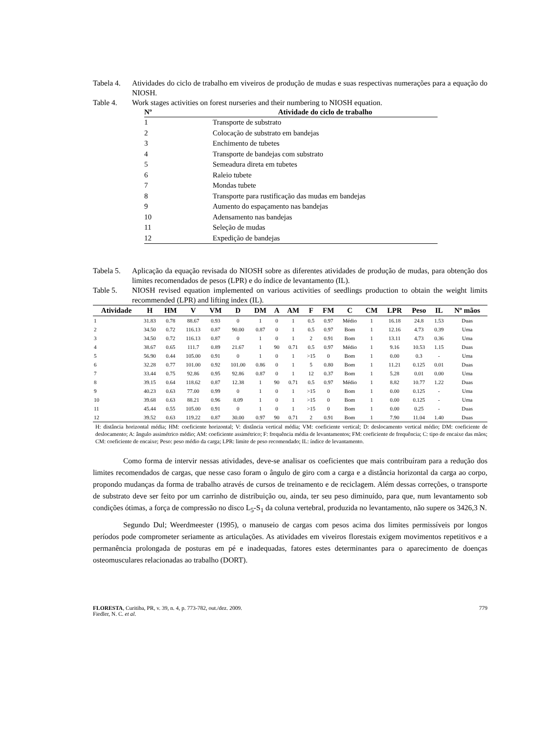Tabela 4. Atividades do ciclo de trabalho em viveiros de produção de mudas e suas respectivas numerações para a equação do NIOSH.
Table 4. Work stages activities on forest nurseries and their numbering to NIOSH equation.
| Nº | Atividade do ciclo de trabalho |
| --- | --- |
| 1 | Transporte de substrato |
| 2 | Colocação de substrato em bandejas |
| 3 | Enchimento de tubetes |
| 4 | Transporte de bandejas com substrato |
| 5 | Semeadura direta em tubetes |
| 6 | Raleio tubete |
| 7 | Mondas tubete |
| 8 | Transporte para rustificação das mudas em bandejas |
| 9 | Aumento do espaçamento nas bandejas |
| 10 | Adensamento nas bandejas |
| 11 | Seleção de mudas |
| 12 | Expedição de bandejas |
Tabela 5. Aplicação da equação revisada do NIOSH sobre as diferentes atividades de produção de mudas, para obtenção dos limites recomendados de pesos (LPR) e do índice de levantamento (IL).
Table 5. NIOSH revised equation implemented on various activities of seedlings production to obtain the weight limits recommended (LPR) and lifting index (IL).
| Atividade | H | HM | V | VM | D | DM | A | AM | F | FM | C | CM | LPR | Peso | IL | Nº mãos |
| --- | --- | --- | --- | --- | --- | --- | --- | --- | --- | --- | --- | --- | --- | --- | --- | --- |
| 1 | 31.83 | 0.78 | 88.67 | 0.93 | 0 | 1 | 0 | 1 | 0.5 | 0.97 | Médio | 1 | 16.18 | 24.8 | 1.53 | Duas |
| 2 | 34.50 | 0.72 | 116.13 | 0.87 | 90.00 | 0.87 | 0 | 1 | 0.5 | 0.97 | Bom | 1 | 12.16 | 4.73 | 0.39 | Uma |
| 3 | 34.50 | 0.72 | 116.13 | 0.87 | 0 | 1 | 0 | 1 | 2 | 0.91 | Bom | 1 | 13.11 | 4.73 | 0.36 | Uma |
| 4 | 38.67 | 0.65 | 111.7 | 0.89 | 21.67 | 1 | 90 | 0.71 | 0.5 | 0.97 | Médio | 1 | 9.16 | 10.53 | 1.15 | Duas |
| 5 | 56.90 | 0.44 | 105.00 | 0.91 | 0 | 1 | 0 | 1 | >15 | 0 | Bom | 1 | 0.00 | 0.3 | - | Uma |
| 6 | 32.28 | 0.77 | 101.00 | 0.92 | 101.00 | 0.86 | 0 | 1 | 5 | 0.80 | Bom | 1 | 11.21 | 0.125 | 0.01 | Duas |
| 7 | 33.44 | 0.75 | 92.86 | 0.95 | 92.86 | 0.87 | 0 | 1 | 12 | 0.37 | Bom | 1 | 5.28 | 0.01 | 0.00 | Uma |
| 8 | 39.15 | 0.64 | 118.62 | 0.87 | 12.38 | 1 | 90 | 0.71 | 0.5 | 0.97 | Médio | 1 | 8.82 | 10.77 | 1.22 | Duas |
| 9 | 40.23 | 0.63 | 77.00 | 0.99 | 0 | 1 | 0 | 1 | >15 | 0 | Bom | 1 | 0.00 | 0.125 | - | Uma |
| 10 | 39.68 | 0.63 | 88.21 | 0.96 | 8.09 | 1 | 0 | 1 | >15 | 0 | Bom | 1 | 0.00 | 0.125 | - | Uma |
| 11 | 45.44 | 0.55 | 105.00 | 0.91 | 0 | 1 | 0 | 1 | >15 | 0 | Bom | 1 | 0.00 | 0.25 | - | Duas |
| 12 | 39.52 | 0.63 | 119.22 | 0.87 | 30.00 | 0.97 | 90 | 0.71 | 2 | 0.91 | Bom | 1 | 7.90 | 11.04 | 1.40 | Duas |
H: distância horizontal média; HM: coeficiente horizontal; V: distância vertical média; VM: coeficiente vertical; D: deslocamento vertical médio; DM: coeficiente de deslocamento; A: ângulo assimétrico médio; AM: coeficiente assimétrico; F: frequência média de levantamentos; FM: coeficiente de frequência; C: tipo de encaixe das mãos; CM: coeficiente de encaixe; Peso: peso médio da carga; LPR: limite de peso recomendado; IL: índice de levantamento.
Como forma de intervir nessas atividades, deve-se analisar os coeficientes que mais contribuíram para a redução dos limites recomendados de cargas, que nesse caso foram o ângulo de giro com a carga e a distância horizontal da carga ao corpo, propondo mudanças da forma de trabalho através de cursos de treinamento e de reciclagem. Além dessas correções, o transporte de substrato deve ser feito por um carrinho de distribuição ou, ainda, ter seu peso diminuído, para que, num levantamento sob condições ótimas, a força de compressão no disco L<sub>5</sub>-S<sub>1</sub> da coluna vertebral, produzida no levantamento, não supere os 3426,3 N.
Segundo Dul; Weerdmeester (1995), o manuseio de cargas com pesos acima dos limites permissíveis por longos períodos pode comprometer seriamente as articulações. As atividades em viveiros florestais exigem movimentos repetitivos e a permanência prolongada de posturas em pé e inadequadas, fatores estes determinantes para o aparecimento de doenças osteomusculares relacionadas ao trabalho (DORT).
FLORESTA, Curitiba, PR, v. 39, n. 4, p. 773-782, out./dez. 2009.
Fiedler, N. C. et al. 779